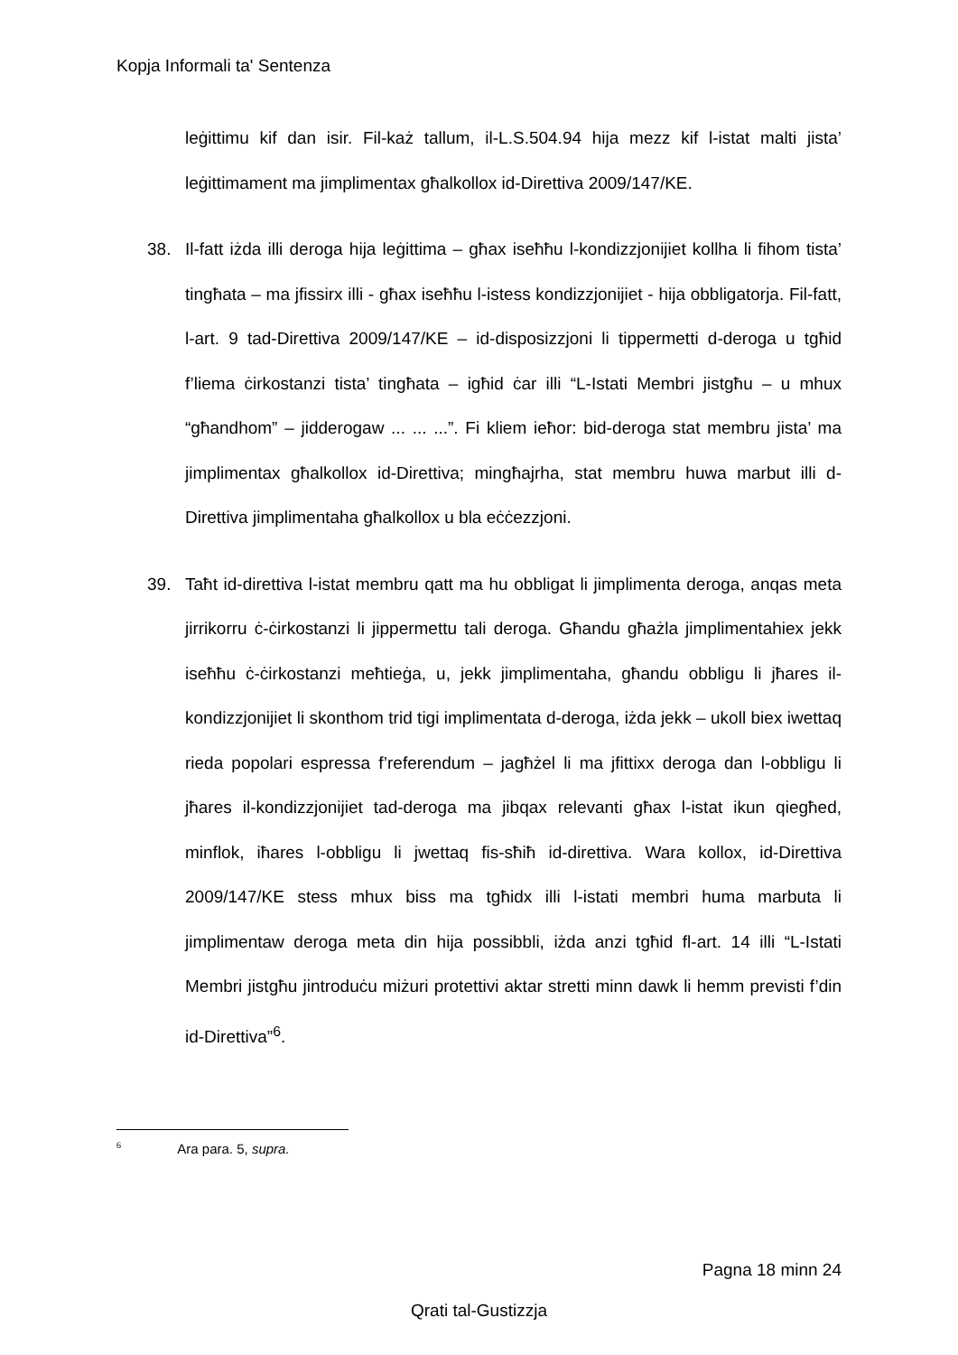Kopja Informali ta' Sentenza
leġittimu kif dan isir. Fil-każ tallum, il-L.S.504.94 hija mezz kif l-istat malti jista’ leġittimament ma jimplimentax għalkollox id-Direttiva 2009/147/KE.
38. Il-fatt iżda illi deroga hija leġittima – għax iseħħu l-kondizzjonijiet kollha li fihom tista’ tingħata – ma jfissirx illi - għax iseħħu l-istess kondizzjonijiet - hija obbligatorja. Fil-fatt, l-art. 9 tad-Direttiva 2009/147/KE – id-disposizzjoni li tippermetti d-deroga u tgħid f’liema ċirkostanzi tista’ tingħata – igħid ċar illi “L-Istati Membri jistgħu – u mhux “għandhom” – jidderogaw ... ... ...”. Fi kliem ieħor: bid-deroga stat membru jista’ ma jimplimentax għalkollox id-Direttiva; mingħajrha, stat membru huwa marbut illi d-Direttiva jimplimentaha għalkollox u bla eċċezzjoni.
39. Taħt id-direttiva l-istat membru qatt ma hu obbligat li jimplimenta deroga, anqas meta jirrikorru ċ-ċirkostanzi li jippermettu tali deroga. Għandu għażla jimplimentahiex jekk iseħħu ċ-ċirkostanzi meħtieġa, u, jekk jimplimentaha, għandu obbligu li jħares il-kondizzjonijiet li skonthom trid tigi implimentata d-deroga, iżda jekk – ukoll biex iwettaq rieda popolari espressa f’referendum – jagħżel li ma jfittixx deroga dan l-obbligu li jħares il-kondizzjonijiet tad-deroga ma jibqax relevanti għax l-istat ikun qiegħed, minflok, iħares l-obbligu li jwettaq fis-sħiħ id-direttiva. Wara kollox, id-Direttiva 2009/147/KE stess mhux biss ma tgħidx illi l-istati membri huma marbuta li jimplimentaw deroga meta din hija possibbli, iżda anzi tgħid fl-art. 14 illi “L-Istati Membri jistgħu jintroduċu miżuri protettivi aktar stretti minn dawk li hemm previsti f’din id-Direttiva”<sup>6</sup>.
<sup>6</sup> Ara para. 5, supra.
Pagna 18 minn 24
Qrati tal-Gustizzja